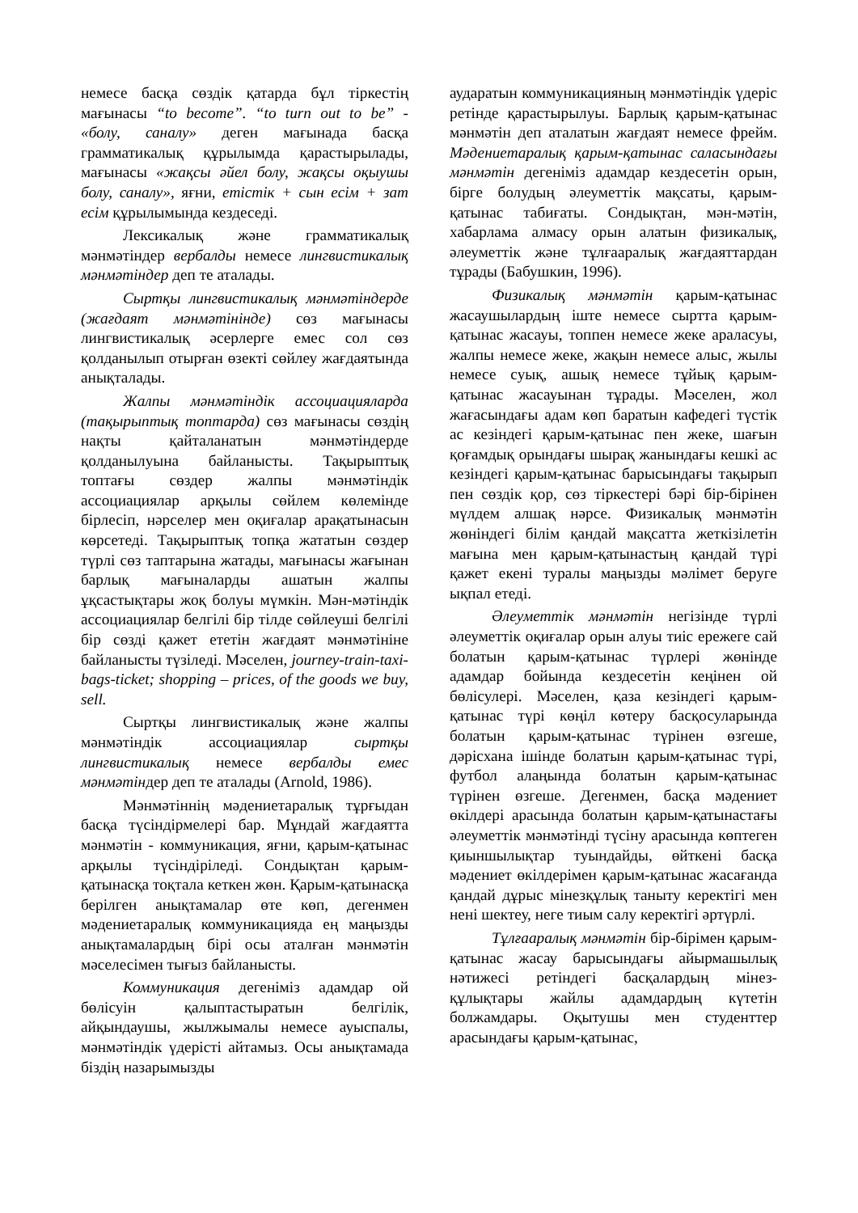немесе басқа сөздік қатарда бұл тіркестің мағынасы “to become”. “to turn out to be” - «болу, саналу» деген мағынада басқа грамматикалық құрылымда қарастырылады, мағынасы «жақсы әйел болу, жақсы оқыушы болу, саналу», яғни, етістік + сын есім + зат есім құрылымында кездеседі.
Лексикалық және грамматикалық мәнмәтіндер вербалды немесе лингвистикалық мәнмәтіндер деп те аталады.
Сыртқы лингвистикалық мәнмәтіндерде (жағдаят мәнмәтінінде) сөз мағынасы лингвистикалық әсерлерге емес сол сөз қолданылып отырған өзекті сөйлеу жағдаятында анықталады.
Жалпы мәнмәтіндік ассоциацияларда (тақырыптық топтарда) сөз мағынасы сөздің нақты қайталанатын мәнмәтіндерде қолданылуына байланысты. Тақырыптық топтағы сөздер жалпы мәнмәтіндік ассоциациялар арқылы сөйлем көлемінде бірлесіп, нәрселер мен оқиғалар арақатынасын көрсетеді. Тақырыптық топқа жататын сөздер түрлі сөз таптарына жатады, мағынасы жағынан барлық мағыналарды ашатын жалпы ұқсастықтары жоқ болуы мүмкін. Мән-мәтіндік ассоциациялар белгілі бір тілде сөйлеуші белгілі бір сөзді қажет ететін жағдаят мәнмәтініне байланысты түзіледі. Мәселен, journey-train-taxi-bags-ticket; shopping – prices, of the goods we buy, sell.
Сыртқы лингвистикалық және жалпы мәнмәтіндік ассоциациялар сыртқы лингвистикалық немесе вербалды емес мәнмәтіндер деп те аталады (Arnold, 1986).
Мәнмәтіннің мәдениетаралық тұрғыдан басқа түсіндірмелері бар. Мұндай жағдаятта мәнмәтін - коммуникация, яғни, қарым-қатынас арқылы түсіндіріледі. Сондықтан қарым-қатынасқа тоқтала кеткен жөн. Қарым-қатынасқа берілген анықтамалар өте көп, дегенмен мәдениетаралық коммуникацияда ең маңызды анықтамалардың бірі осы аталған мәнмәтін мәселесімен тығыз байланысты.
Коммуникация дегеніміз адамдар ой бөлісуін қалыптастыратын белгілік, айқындаушы, жылжымалы немесе ауыспалы, мәнмәтіндік үдерісті айтамыз. Осы анықтамада біздің назарымызды
аударатын коммуникацияның мәнмәтіндік үдеріс ретінде қарастырылуы. Барлық қарым-қатынас мәнмәтін деп аталатын жағдаят немесе фрейм. Мәдениетаралық қарым-қатынас саласындағы мәнмәтін дегеніміз адамдар кездесетін орын, бірге болудың әлеуметтік мақсаты, қарым-қатынас табиғаты. Сондықтан, мән-мәтін, хабарлама алмасу орын алатын физикалық, әлеуметтік және тұлғааралық жағдаяттардан тұрады (Бабушкин, 1996).
Физикалық мәнмәтін қарым-қатынас жасаушылардың іште немесе сыртта қарым-қатынас жасауы, топпен немесе жеке араласуы, жалпы немесе жеке, жақын немесе алыс, жылы немесе суық, ашық немесе тұйық қарым-қатынас жасауынан тұрады. Мәселен, жол жағасындағы адам көп баратын кафедегі түстік ас кезіндегі қарым-қатынас пен жеке, шағын қоғамдық орындағы шырақ жанындағы кешкі ас кезіндегі қарым-қатынас барысындағы тақырып пен сөздік қор, сөз тіркестері бәрі бір-бірінен мүлдем алшақ нәрсе. Физикалық мәнмәтін жөніндегі білім қандай мақсатта жеткізілетін мағына мен қарым-қатынастың қандай түрі қажет екені туралы маңызды мәлімет беруге ықпал етеді.
Әлеуметтік мәнмәтін негізінде түрлі әлеуметтік оқиғалар орын алуы тиіс ережеге сай болатын қарым-қатынас түрлері жөнінде адамдар бойында кездесетін кеңінен ой бөлісулері. Мәселен, қаза кезіндегі қарым-қатынас түрі көңіл көтеру басқосуларында болатын қарым-қатынас түрінен өзгеше, дәрісхана ішінде болатын қарым-қатынас түрі, футбол алаңында болатын қарым-қатынас түрінен өзгеше. Дегенмен, басқа мәдениет өкілдері арасында болатын қарым-қатынастағы әлеуметтік мәнмәтінді түсіну арасында көптеген қиыншылықтар туындайды, өйткені басқа мәдениет өкілдерімен қарым-қатынас жасағанда қандай дұрыс мінезқұлық таныту керектігі мен нені шектеу, неге тиым салу керектігі әртүрлі.
Тұлғааралық мәнмәтін бір-бірімен қарым-қатынас жасау барысындағы айырмашылық нәтижесі ретіндегі басқалардың мінез-құлықтары жайлы адамдардың күтетін болжамдары. Оқытушы мен студенттер арасындағы қарым-қатынас,